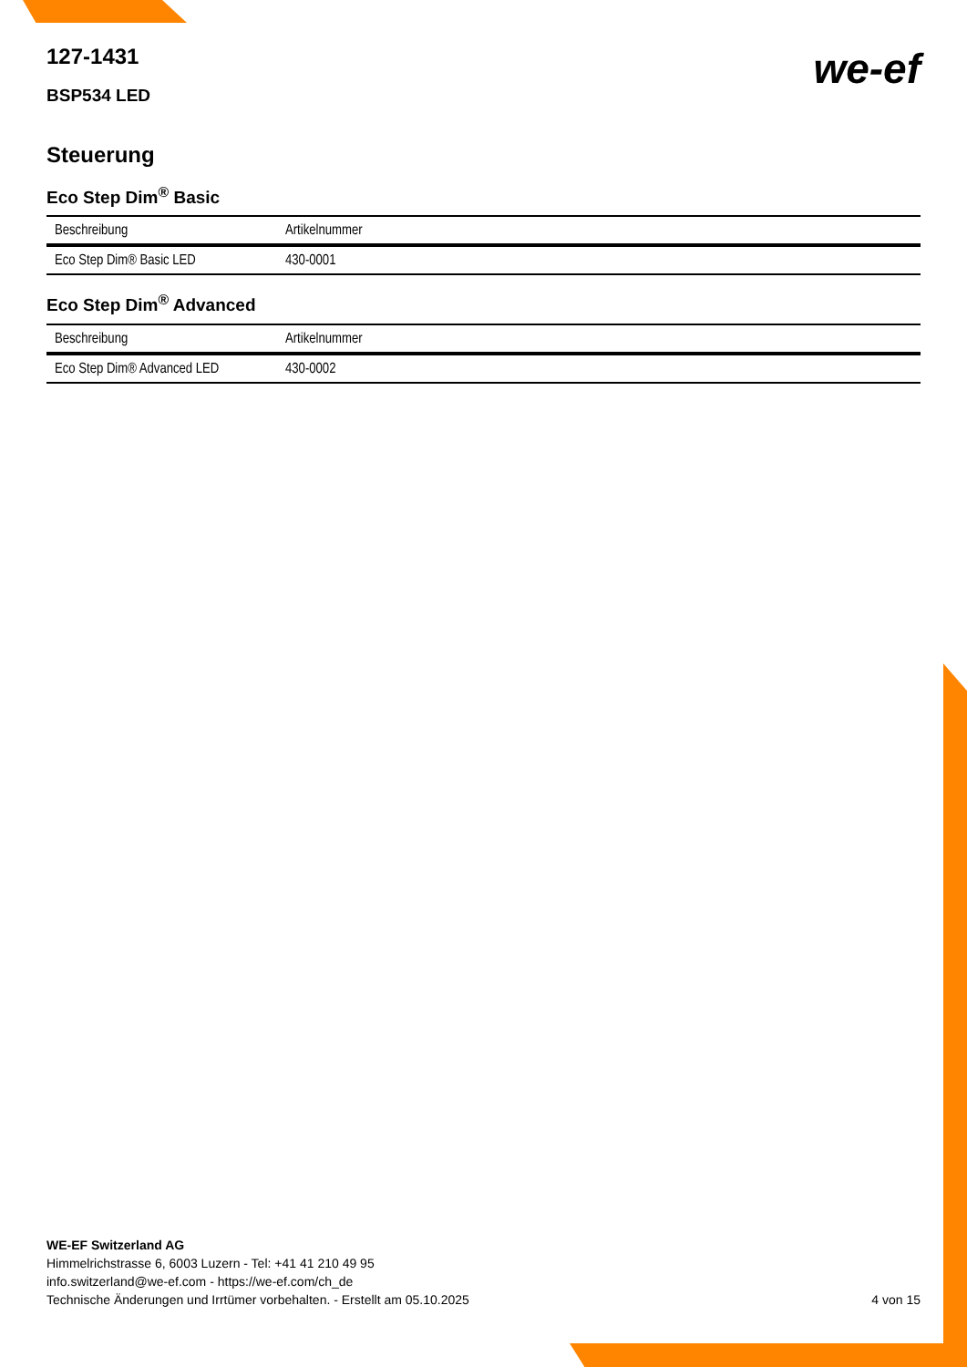127-1431
BSP534 LED
we-ef
Steuerung
Eco Step Dim<sup>®</sup> Basic
| Beschreibung | Artikelnummer |
| --- | --- |
| Eco Step Dim® Basic LED | 430-0001 |
Eco Step Dim<sup>®</sup> Advanced
| Beschreibung | Artikelnummer |
| --- | --- |
| Eco Step Dim® Advanced LED | 430-0002 |
WE-EF Switzerland AG
Himmelrichstrasse 6, 6003 Luzern - Tel: +41 41 210 49 95
info.switzerland@we-ef.com - https://we-ef.com/ch_de
Technische Änderungen und Irrtümer vorbehalten. - Erstellt am 05.10.2025 4 von 15